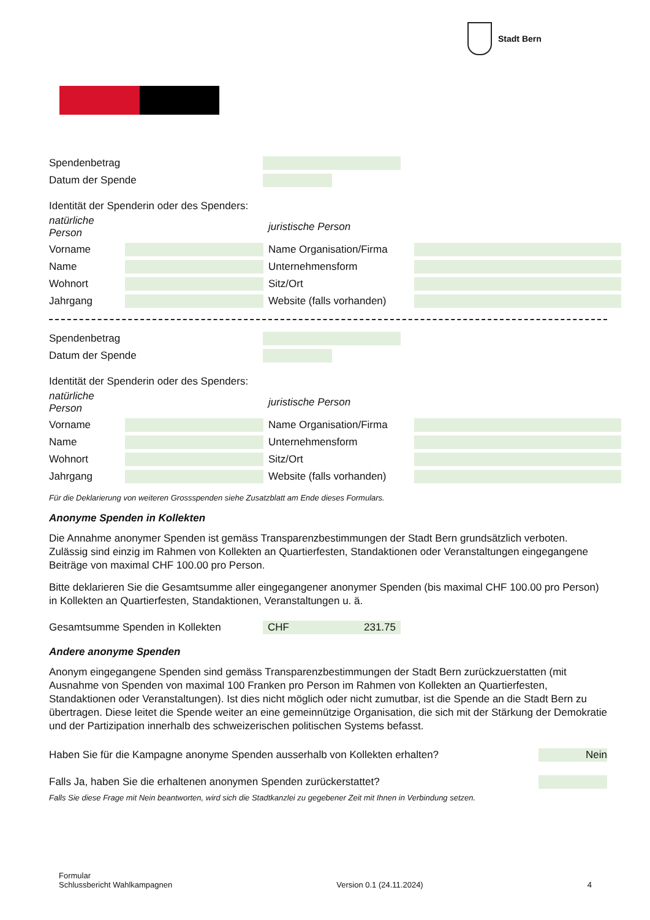Stadt Bern
Spendenbetrag
Datum der Spende
Identität der Spenderin oder des Spenders:
natürliche Person juristische Person Vorname Name Organisation/Firma Name Unternehmensform Wohnort Sitz/Ort Jahrgang Website (falls vorhanden)
Spendenbetrag
Datum der Spende
Identität der Spenderin oder des Spenders:
natürliche Person juristische Person Vorname Name Organisation/Firma Name Unternehmensform Wohnort Sitz/Ort Jahrgang Website (falls vorhanden)
Für die Deklarierung von weiteren Grossspenden siehe Zusatzblatt am Ende dieses Formulars.
Anonyme Spenden in Kollekten
Die Annahme anonymer Spenden ist gemäss Transparenzbestimmungen der Stadt Bern grundsätzlich verboten. Zulässig sind einzig im Rahmen von Kollekten an Quartierfesten, Standaktionen oder Veranstaltungen eingegangene Beiträge von maximal CHF 100.00 pro Person.
Bitte deklarieren Sie die Gesamtsumme aller eingegangener anonymer Spenden (bis maximal CHF 100.00 pro Person) in Kollekten an Quartierfesten, Standaktionen, Veranstaltungen u. ä.
Gesamtsumme Spenden in Kollekten CHF 231.75
Andere anonyme Spenden
Anonym eingegangene Spenden sind gemäss Transparenzbestimmungen der Stadt Bern zurückzuerstatten (mit Ausnahme von Spenden von maximal 100 Franken pro Person im Rahmen von Kollekten an Quartierfesten, Standaktionen oder Veranstaltungen). Ist dies nicht möglich oder nicht zumutbar, ist die Spende an die Stadt Bern zu übertragen. Diese leitet die Spende weiter an eine gemeinnützige Organisation, die sich mit der Stärkung der Demokratie und der Partizipation innerhalb des schweizerischen politischen Systems befasst.
Haben Sie für die Kampagne anonyme Spenden ausserhalb von Kollekten erhalten? Nein
Falls Ja, haben Sie die erhaltenen anonymen Spenden zurückerstattet?
Falls Sie diese Frage mit Nein beantworten, wird sich die Stadtkanzlei zu gegebener Zeit mit Ihnen in Verbindung setzen.
Formular
Schlussbericht Wahlkampagnen Version 0.1 (24.11.2024) 4